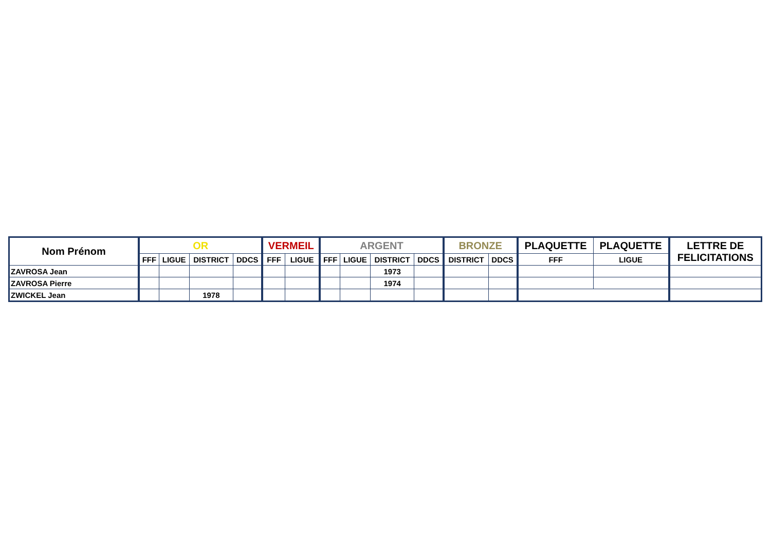| Nom Prénom | OR | | | | VERMEIL | | ARGENT | | | | BRONZE | | PLAQUETTE | PLAQUETTE | LETTRE DE FELICITATIONS |
| --- | --- | --- | --- | --- | --- | --- | --- | --- | --- | --- | --- | --- | --- | --- | --- |
| | FFF | LIGUE | DISTRICT | DDCS | FFF | LIGUE | FFF | LIGUE | DISTRICT | DDCS | DISTRICT | DDCS | FFF | LIGUE | |
| ZAVROSA Jean | | | | | | | | | 1973 | | | | | | |
| ZAVROSA Pierre | | | | | | | | | 1974 | | | | | | |
| ZWICKEL Jean | | | 1978 | | | | | | | | | | | | |